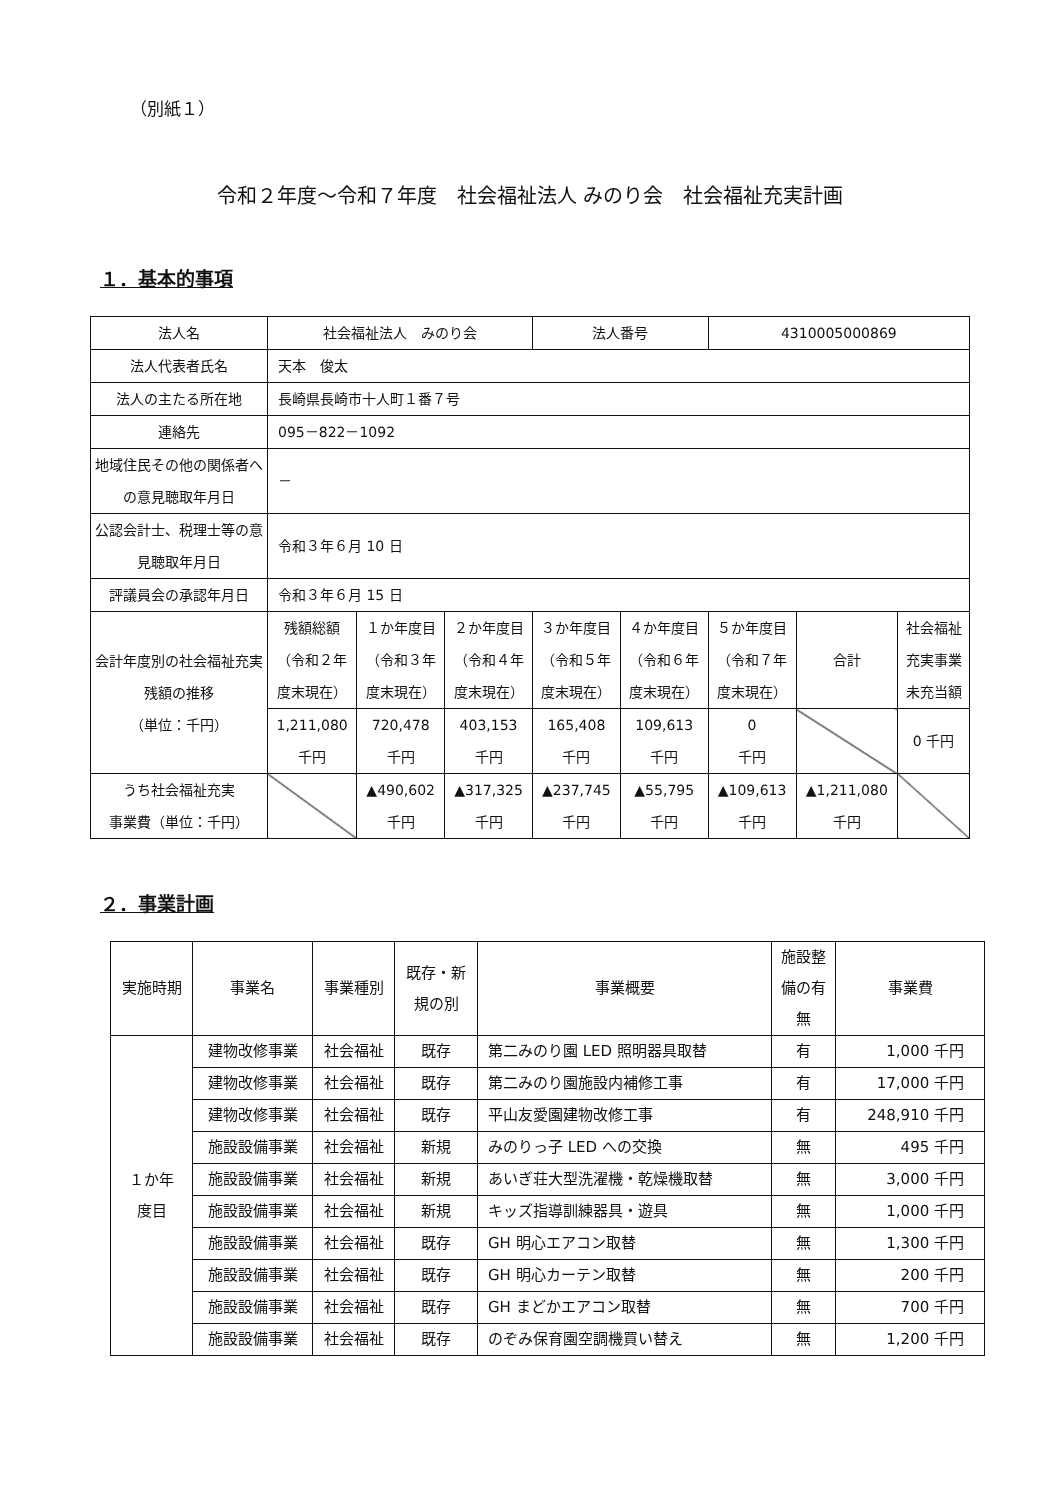（別紙１）
令和２年度～令和７年度　社会福祉法人 みのり会　社会福祉充実計画
１．基本的事項
| 法人名 | 社会福祉法人 みのり会 | | | 法人番号 | | 4310005000869 | | |
| 法人代表者氏名 | 天本 俊太 | | | | | | | |
| 法人の主たる所在地 | 長崎県長崎市十人町１番７号 | | | | | | | |
| 連絡先 | 095－822－1092 | | | | | | | |
| 地域住民その他の関係者への意見聴取年月日 | － | | | | | | | |
| 公認会計士、税理士等の意見聴取年月日 | 令和３年６月 10 日 | | | | | | | |
| 評議員会の承認年月日 | 令和３年６月 15 日 | | | | | | | |
| 会計年度別の社会福祉充実残額の推移 （単位：千円） | 残額総額 （令和２年 度末現在） | １か年度目 （令和３年 度末現在） | ２か年度目 （令和４年 度末現在） | ３か年度目 （令和５年 度末現在） | ４か年度目 （令和６年 度末現在） | ５か年度目 （令和７年 度末現在） | 合計 | 社会福祉 充実事業 未充当額 |
| | 1,211,080 千円 | 720,478 千円 | 403,153 千円 | 165,408 千円 | 109,613 千円 | 0 千円 | | 0 千円 |
| うち社会福祉充実 事業費（単位：千円） | | ▲490,602 千円 | ▲317,325 千円 | ▲237,745 千円 | ▲55,795 千円 | ▲109,613 千円 | ▲1,211,080 千円 | |
２．事業計画
| 実施時期 | 事業名 | 事業種別 | 既存・新 規の別 | 事業概要 | 施設整 備の有 無 | 事業費 |
| --- | --- | --- | --- | --- | --- | --- |
| １か年 度目 | 建物改修事業 | 社会福祉 | 既存 | 第二みのり園 LED 照明器具取替 | 有 | 1,000 千円 |
| | 建物改修事業 | 社会福祉 | 既存 | 第二みのり園施設内補修工事 | 有 | 17,000 千円 |
| | 建物改修事業 | 社会福祉 | 既存 | 平山友愛園建物改修工事 | 有 | 248,910 千円 |
| | 施設設備事業 | 社会福祉 | 新規 | みのりっ子 LED への交換 | 無 | 495 千円 |
| | 施設設備事業 | 社会福祉 | 新規 | あいぎ荘大型洗濯機・乾燥機取替 | 無 | 3,000 千円 |
| | 施設設備事業 | 社会福祉 | 新規 | キッズ指導訓練器具・遊具 | 無 | 1,000 千円 |
| | 施設設備事業 | 社会福祉 | 既存 | GH 明心エアコン取替 | 無 | 1,300 千円 |
| | 施設設備事業 | 社会福祉 | 既存 | GH 明心カーテン取替 | 無 | 200 千円 |
| | 施設設備事業 | 社会福祉 | 既存 | GH まどかエアコン取替 | 無 | 700 千円 |
| | 施設設備事業 | 社会福祉 | 既存 | のぞみ保育園空調機買い替え | 無 | 1,200 千円 |